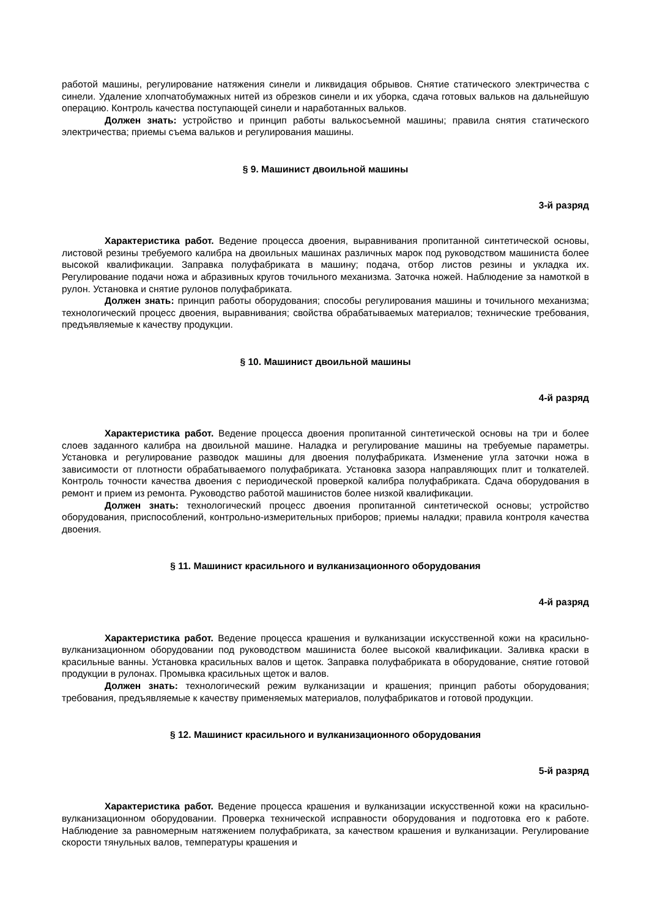работой машины, регулирование натяжения синели и ликвидация обрывов. Снятие статического электричества с синели. Удаление хлопчатобумажных нитей из обрезков синели и их уборка, сдача готовых вальков на дальнейшую операцию. Контроль качества поступающей синели и наработанных вальков.
Должен знать: устройство и принцип работы валькосъемной машины; правила снятия статического электричества; приемы съема вальков и регулирования машины.
§ 9. Машинист двоильной машины
3-й разряд
Характеристика работ. Ведение процесса двоения, выравнивания пропитанной синтетической основы, листовой резины требуемого калибра на двоильных машинах различных марок под руководством машиниста более высокой квалификации. Заправка полуфабриката в машину; подача, отбор листов резины и укладка их. Регулирование подачи ножа и абразивных кругов точильного механизма. Заточка ножей. Наблюдение за намоткой в рулон. Установка и снятие рулонов полуфабриката.
Должен знать: принцип работы оборудования; способы регулирования машины и точильного механизма; технологический процесс двоения, выравнивания; свойства обрабатываемых материалов; технические требования, предъявляемые к качеству продукции.
§ 10. Машинист двоильной машины
4-й разряд
Характеристика работ. Ведение процесса двоения пропитанной синтетической основы на три и более слоев заданного калибра на двоильной машине. Наладка и регулирование машины на требуемые параметры. Установка и регулирование разводок машины для двоения полуфабриката. Изменение угла заточки ножа в зависимости от плотности обрабатываемого полуфабриката. Установка зазора направляющих плит и толкателей. Контроль точности качества двоения с периодической проверкой калибра полуфабриката. Сдача оборудования в ремонт и прием из ремонта. Руководство работой машинистов более низкой квалификации.
Должен знать: технологический процесс двоения пропитанной синтетической основы; устройство оборудования, приспособлений, контрольно-измерительных приборов; приемы наладки; правила контроля качества двоения.
§ 11. Машинист красильного и вулканизационного оборудования
4-й разряд
Характеристика работ. Ведение процесса крашения и вулканизации искусственной кожи на красильно-вулканизационном оборудовании под руководством машиниста более высокой квалификации. Заливка краски в красильные ванны. Установка красильных валов и щеток. Заправка полуфабриката в оборудование, снятие готовой продукции в рулонах. Промывка красильных щеток и валов.
Должен знать: технологический режим вулканизации и крашения; принцип работы оборудования; требования, предъявляемые к качеству применяемых материалов, полуфабрикатов и готовой продукции.
§ 12. Машинист красильного и вулканизационного оборудования
5-й разряд
Характеристика работ. Ведение процесса крашения и вулканизации искусственной кожи на красильно-вулканизационном оборудовании. Проверка технической исправности оборудования и подготовка его к работе. Наблюдение за равномерным натяжением полуфабриката, за качеством крашения и вулканизации. Регулирование скорости тянульных валов, температуры крашения и